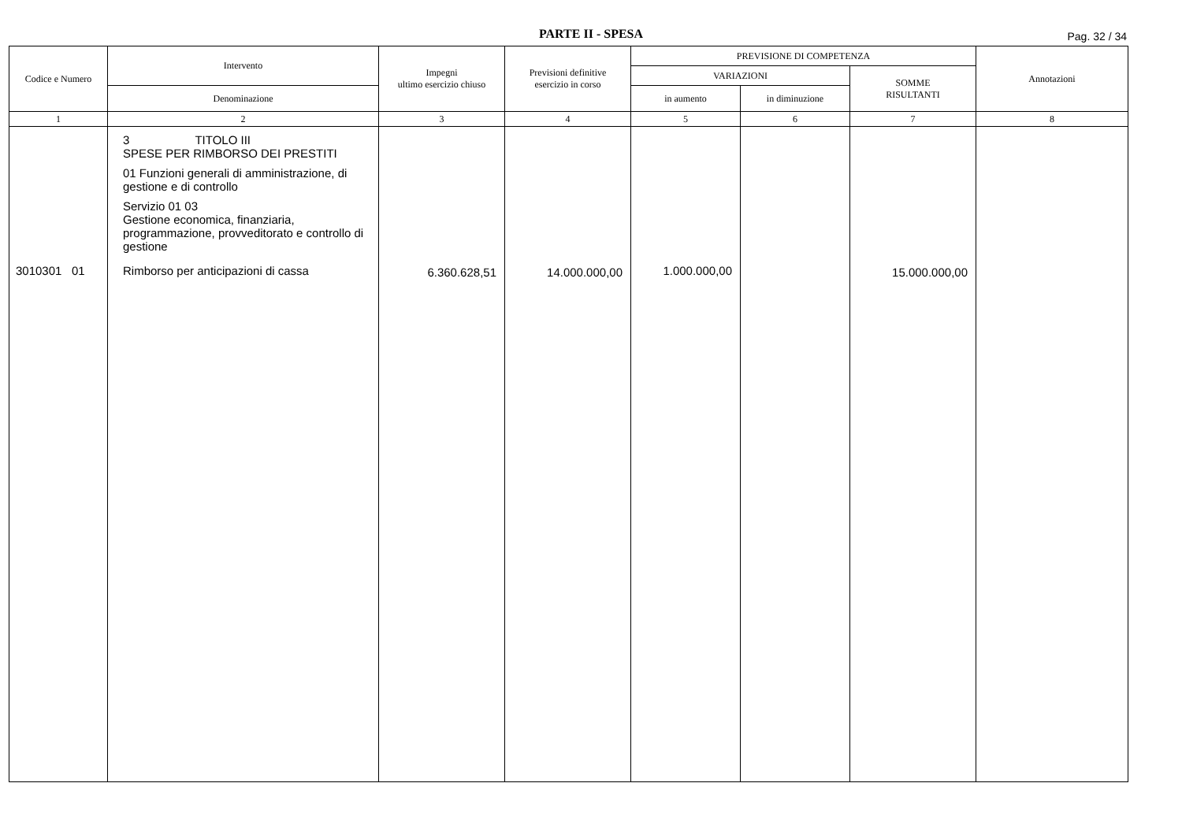PARTE II - SPESA Pag. 32 / 34
| Codice e Numero | Intervento | Impegni ultimo esercizio chiuso | Previsioni definitive esercizio in corso | PREVISIONE DI COMPETENZA | | | Annotazioni |
| --- | --- | --- | --- | --- | --- | --- | --- |
| | | | | VARIAZIONI | | SOMME RISULTANTI | |
| | Denominazione | | | in aumento | in diminuzione | | |
| 1 | 2 | 3 | 4 | 5 | 6 | 7 | 8 |
| 3010301 01 | 3 TITOLO III SPESE PER RIMBORSO DEI PRESTITI 01 Funzioni generali di amministrazione, di gestione e di controllo Servizio 01 03 Gestione economica, finanziaria, programmazione, provveditorato e controllo di gestione Rimborso per anticipazioni di cassa | 6.360.628,51 | 14.000.000,00 | 1.000.000,00 | | 15.000.000,00 | |